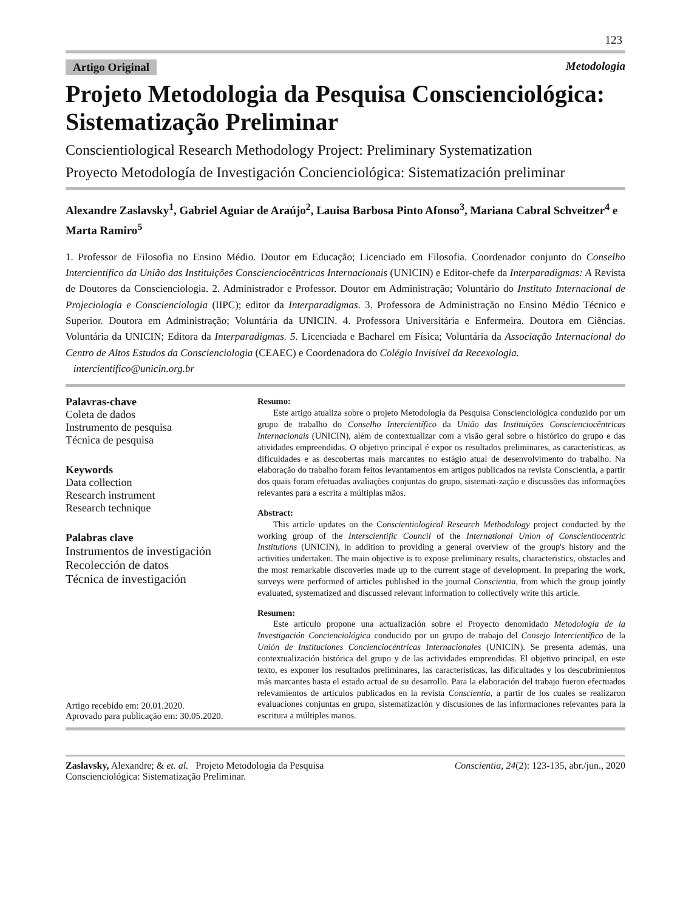123
Artigo Original Metodologia
Projeto Metodologia da Pesquisa Conscienciológica: Sistematização Preliminar
Conscientiological Research Methodology Project: Preliminary Systematization
Proyecto Metodología de Investigación Concienciológica: Sistematización preliminar
Alexandre Zaslavsky<sup>1</sup>, Gabriel Aguiar de Araújo<sup>2</sup>, Lauisa Barbosa Pinto Afonso<sup>3</sup>, Mariana Cabral Schveitzer<sup>4</sup> e Marta Ramiro<sup>5</sup>
1. Professor de Filosofia no Ensino Médio. Doutor em Educação; Licenciado em Filosofia. Coordenador conjunto do Conselho Intercientífico da União das Instituições Conscienciocêntricas Internacionais (UNICIN) e Editor-chefe da Interparadigmas: A Revista de Doutores da Conscienciologia. 2. Administrador e Professor. Doutor em Administração; Voluntário do Instituto Internacional de Projeciologia e Conscienciologia (IIPC); editor da Interparadigmas. 3. Professora de Administração no Ensino Médio Técnico e Superior. Doutora em Administração; Voluntária da UNICIN. 4. Professora Universitária e Enfermeira. Doutora em Ciências. Voluntária da UNICIN; Editora da Interparadigmas. 5. Licenciada e Bacharel em Física; Voluntária da Associação Internacional do Centro de Altos Estudos da Conscienciologia (CEAEC) e Coordenadora do Colégio Invisível da Recexologia.
intercientifico@unicin.org.br
Palavras-chave
Coleta de dados
Instrumento de pesquisa
Técnica de pesquisa
Keywords
Data collection
Research instrument
Research technique
Palabras clave
Instrumentos de investigación
Recolección de datos
Técnica de investigación
Artigo recebido em: 20.01.2020.
Aprovado para publicação em: 30.05.2020.
Resumo:
Este artigo atualiza sobre o projeto Metodologia da Pesquisa Conscienciológica conduzido por um grupo de trabalho do Conselho Intercientífico da União das Instituições Conscienciocêntricas Internacionais (UNICIN), além de contextualizar com a visão geral sobre o histórico do grupo e das atividades empreendidas. O objetivo principal é expor os resultados preliminares, as características, as dificuldades e as descobertas mais marcantes no estágio atual de desenvolvimento do trabalho. Na elaboração do trabalho foram feitos levantamentos em artigos publicados na revista Conscientia, a partir dos quais foram efetuadas avaliações conjuntas do grupo, sistemati-zação e discussões das informações relevantes para a escrita a múltiplas mãos.
Abstract:
This article updates on the Conscientiological Research Methodology project conducted by the working group of the Interscientific Council of the International Union of Conscientiocentric Institutions (UNICIN), in addition to providing a general overview of the group's history and the activities undertaken. The main objective is to expose preliminary results, characteristics, obstacles and the most remarkable discoveries made up to the current stage of development. In preparing the work, surveys were performed of articles published in the journal Conscientia, from which the group jointly evaluated, systematized and discussed relevant information to collectively write this article.
Resumen:
Este artículo propone una actualización sobre el Proyecto denomidado Metodología de la Investigación Concienciológica conducido por un grupo de trabajo del Consejo Intercientífico de la Unión de Instituciones Concienciocéntricas Internacionales (UNICIN). Se presenta además, una contextualización histórica del grupo y de las actividades emprendidas. El objetivo principal, en este texto, es exponer los resultados preliminares, las características, las dificultades y los descubrimientos más marcantes hasta el estado actual de su desarrollo. Para la elaboración del trabajo fueron efectuados relevamientos de artículos publicados en la revista Conscientia, a partir de los cuales se realizaron evaluaciones conjuntas en grupo, sistematización y discusiones de las informaciones relevantes para la escritura a múltiples manos.
Zaslavsky, Alexandre; & et. al. Projeto Metodologia da Pesquisa
Conscienciológica: Sistematização Preliminar. Conscientia, 24(2): 123-135, abr./jun., 2020